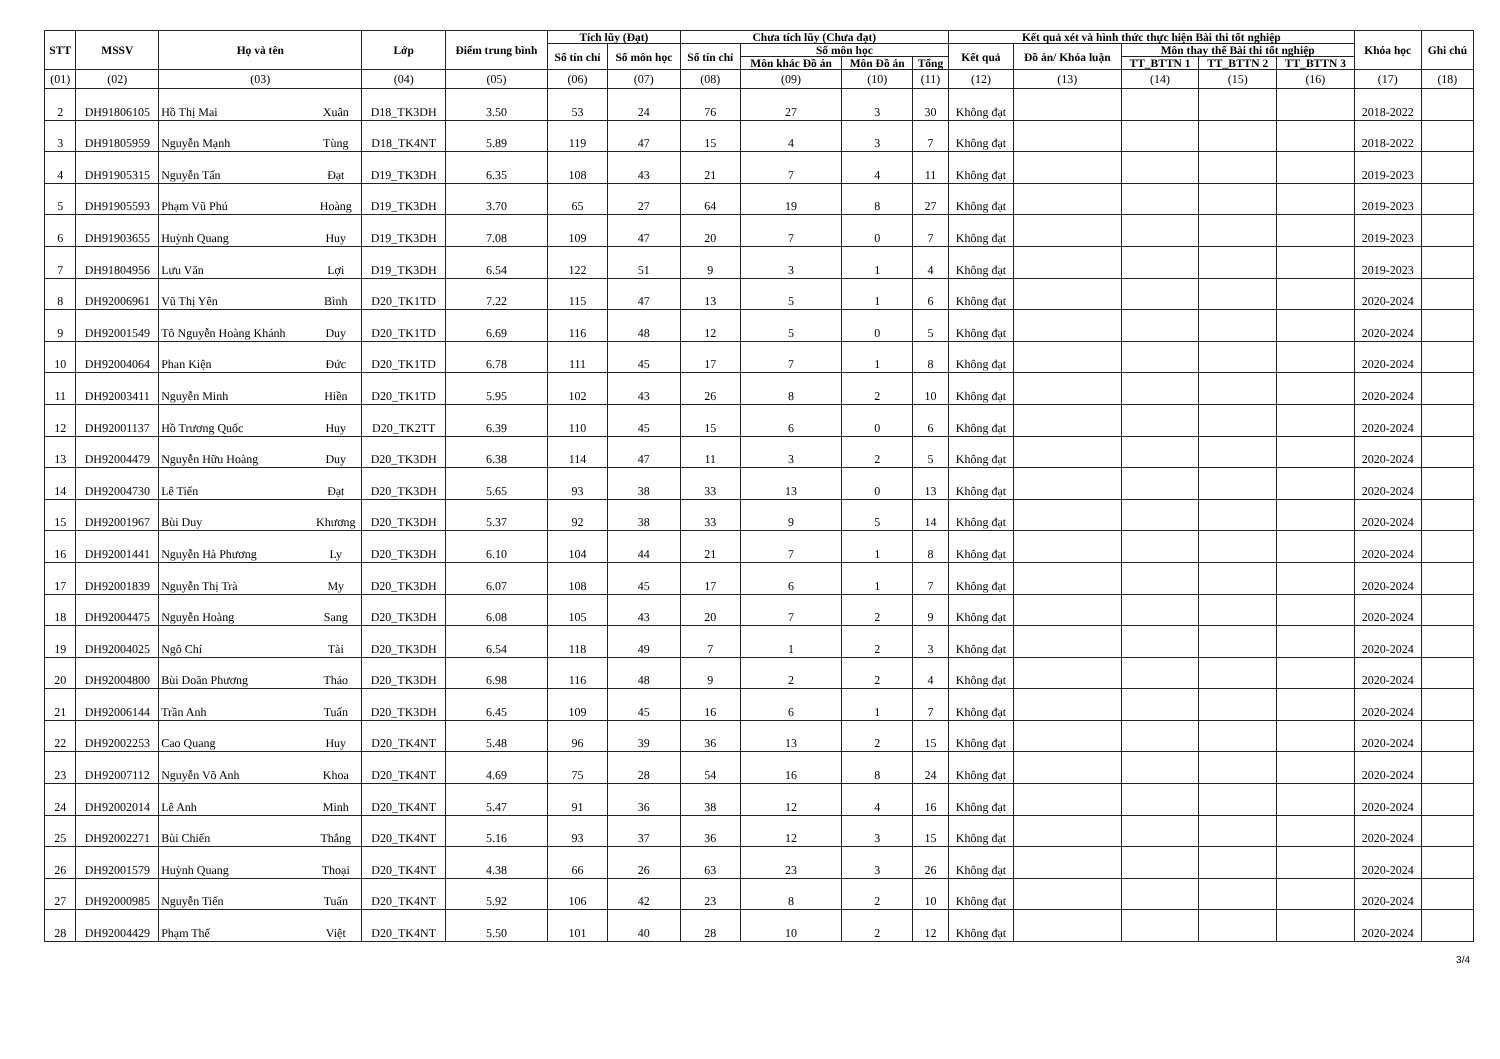| STT | MSSV | Họ và tên | | Lớp | Điểm trung bình | Tích lũy (Đạt) | | Chưa tích lũy (Chưa đạt) | | | | Kết quả xét và hình thức thực hiện Bài thi tốt nghiệp | | | | | Khóa học | Ghi chú |
| --- | --- | --- | --- | --- | --- | --- | --- | --- | --- | --- | --- | --- | --- | --- | --- | --- | --- | --- |
| | | | | | | Số tín chỉ | Số môn học | Số tín chỉ | Số môn học | | | Kết quả | Đồ án/ Khóa luận | Môn thay thế Bài thi tốt nghiệp | | | | |
| | | | | | | | | | Môn khác Đồ án | Môn Đồ án | Tổng | | | TT_BTTN 1 | TT_BTTN 2 | TT_BTTN 3 | | |
| (01) | (02) | (03) | | (04) | (05) | (06) | (07) | (08) | (09) | (10) | (11) | (12) | (13) | (14) | (15) | (16) | (17) | (18) |
| 2 | DH91806105 | Hồ Thị Mai | Xuân | D18_TK3DH | 3.50 | 53 | 24 | 76 | 27 | 3 | 30 | Không đạt | | | | | 2018-2022 | |
| 3 | DH91805959 | Nguyễn Mạnh | Tùng | D18_TK4NT | 5.89 | 119 | 47 | 15 | 4 | 3 | 7 | Không đạt | | | | | 2018-2022 | |
| 4 | DH91905315 | Nguyễn Tấn | Đạt | D19_TK3DH | 6.35 | 108 | 43 | 21 | 7 | 4 | 11 | Không đạt | | | | | 2019-2023 | |
| 5 | DH91905593 | Phạm Vũ Phú | Hoàng | D19_TK3DH | 3.70 | 65 | 27 | 64 | 19 | 8 | 27 | Không đạt | | | | | 2019-2023 | |
| 6 | DH91903655 | Huỳnh Quang | Huy | D19_TK3DH | 7.08 | 109 | 47 | 20 | 7 | 0 | 7 | Không đạt | | | | | 2019-2023 | |
| 7 | DH91804956 | Lưu Văn | Lợi | D19_TK3DH | 6.54 | 122 | 51 | 9 | 3 | 1 | 4 | Không đạt | | | | | 2019-2023 | |
| 8 | DH92006961 | Vũ Thị Yên | Bình | D20_TK1TD | 7.22 | 115 | 47 | 13 | 5 | 1 | 6 | Không đạt | | | | | 2020-2024 | |
| 9 | DH92001549 | Tô Nguyễn Hoàng Khánh | Duy | D20_TK1TD | 6.69 | 116 | 48 | 12 | 5 | 0 | 5 | Không đạt | | | | | 2020-2024 | |
| 10 | DH92004064 | Phan Kiện | Đức | D20_TK1TD | 6.78 | 111 | 45 | 17 | 7 | 1 | 8 | Không đạt | | | | | 2020-2024 | |
| 11 | DH92003411 | Nguyễn Minh | Hiền | D20_TK1TD | 5.95 | 102 | 43 | 26 | 8 | 2 | 10 | Không đạt | | | | | 2020-2024 | |
| 12 | DH92001137 | Hồ Trương Quốc | Huy | D20_TK2TT | 6.39 | 110 | 45 | 15 | 6 | 0 | 6 | Không đạt | | | | | 2020-2024 | |
| 13 | DH92004479 | Nguyễn Hữu Hoàng | Duy | D20_TK3DH | 6.38 | 114 | 47 | 11 | 3 | 2 | 5 | Không đạt | | | | | 2020-2024 | |
| 14 | DH92004730 | Lê Tiến | Đạt | D20_TK3DH | 5.65 | 93 | 38 | 33 | 13 | 0 | 13 | Không đạt | | | | | 2020-2024 | |
| 15 | DH92001967 | Bùi Duy | Khương | D20_TK3DH | 5.37 | 92 | 38 | 33 | 9 | 5 | 14 | Không đạt | | | | | 2020-2024 | |
| 16 | DH92001441 | Nguyễn Hà Phương | Ly | D20_TK3DH | 6.10 | 104 | 44 | 21 | 7 | 1 | 8 | Không đạt | | | | | 2020-2024 | |
| 17 | DH92001839 | Nguyễn Thị Trà | My | D20_TK3DH | 6.07 | 108 | 45 | 17 | 6 | 1 | 7 | Không đạt | | | | | 2020-2024 | |
| 18 | DH92004475 | Nguyễn Hoàng | Sang | D20_TK3DH | 6.08 | 105 | 43 | 20 | 7 | 2 | 9 | Không đạt | | | | | 2020-2024 | |
| 19 | DH92004025 | Ngô Chí | Tài | D20_TK3DH | 6.54 | 118 | 49 | 7 | 1 | 2 | 3 | Không đạt | | | | | 2020-2024 | |
| 20 | DH92004800 | Bùi Doãn Phương | Thảo | D20_TK3DH | 6.98 | 116 | 48 | 9 | 2 | 2 | 4 | Không đạt | | | | | 2020-2024 | |
| 21 | DH92006144 | Trần Anh | Tuấn | D20_TK3DH | 6.45 | 109 | 45 | 16 | 6 | 1 | 7 | Không đạt | | | | | 2020-2024 | |
| 22 | DH92002253 | Cao Quang | Huy | D20_TK4NT | 5.48 | 96 | 39 | 36 | 13 | 2 | 15 | Không đạt | | | | | 2020-2024 | |
| 23 | DH92007112 | Nguyễn Võ Anh | Khoa | D20_TK4NT | 4.69 | 75 | 28 | 54 | 16 | 8 | 24 | Không đạt | | | | | 2020-2024 | |
| 24 | DH92002014 | Lê Anh | Minh | D20_TK4NT | 5.47 | 91 | 36 | 38 | 12 | 4 | 16 | Không đạt | | | | | 2020-2024 | |
| 25 | DH92002271 | Bùi Chiến | Thắng | D20_TK4NT | 5.16 | 93 | 37 | 36 | 12 | 3 | 15 | Không đạt | | | | | 2020-2024 | |
| 26 | DH92001579 | Huỳnh Quang | Thoại | D20_TK4NT | 4.38 | 66 | 26 | 63 | 23 | 3 | 26 | Không đạt | | | | | 2020-2024 | |
| 27 | DH92000985 | Nguyễn Tiến | Tuấn | D20_TK4NT | 5.92 | 106 | 42 | 23 | 8 | 2 | 10 | Không đạt | | | | | 2020-2024 | |
| 28 | DH92004429 | Phạm Thế | Việt | D20_TK4NT | 5.50 | 101 | 40 | 28 | 10 | 2 | 12 | Không đạt | | | | | 2020-2024 | |
3/4